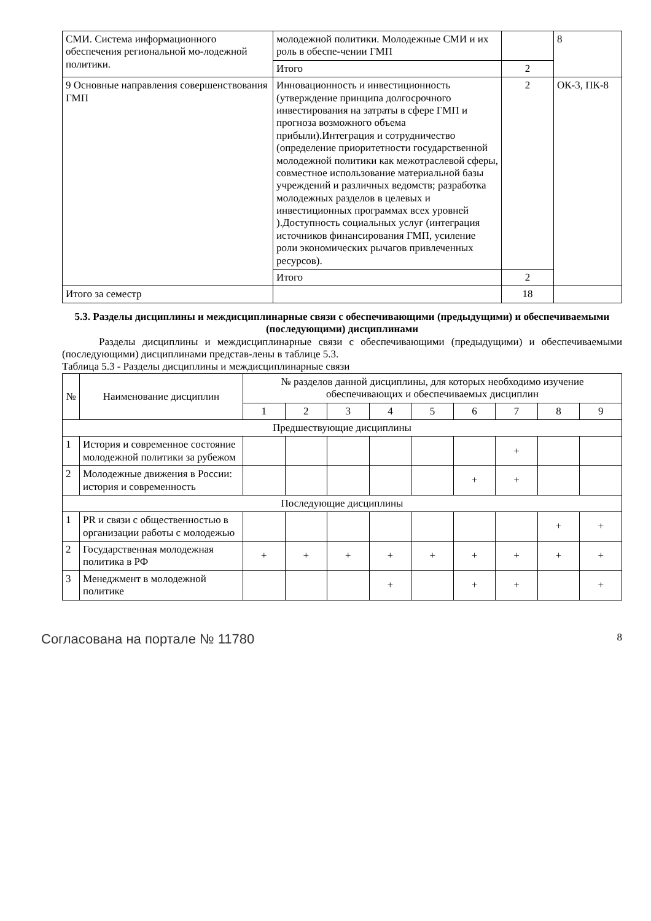| СМИ. Система информационного обеспечения региональной мо-лодежной политики. | молодежной политики. Молодежные СМИ и их роль в обеспе-чении ГМП | | 8 |
| | Итого | 2 | |
| 9 Основные направления совершенствования ГМП | Инновационность и инвестиционность (утверждение принципа долгосрочного инвестирования на затраты в сфере ГМП и прогноза возможного объема прибыли).Интеграция и сотрудничество (определение приоритетности государственной молодежной политики как межотраслевой сферы, совместное использование материальной базы учреждений и различных ведомств; разработка молодежных разделов в целевых и инвестиционных программах всех уровней ).Доступность социальных услуг (интеграция источников финансирования ГМП, усиление роли экономических рычагов привлеченных ресурсов). | 2 | ОК-3, ПК-8 |
| | Итого | 2 | |
| Итого за семестр | | 18 | |
5.3. Разделы дисциплины и междисциплинарные связи с обеспечивающими (предыдущими) и обеспечиваемыми (последующими) дисциплинами
Разделы дисциплины и междисциплинарные связи с обеспечивающими (предыдущими) и обеспечиваемыми (последующими) дисциплинами представ-лены в таблице 5.3.
Таблица 5.3 - Разделы дисциплины и междисциплинарные связи
| № | Наименование дисциплин | № разделов данной дисциплины, для которых необходимо изучение обеспечивающих и обеспечиваемых дисциплин | | | | | | | | |
| --- | --- | --- | --- | --- | --- | --- | --- | --- | --- | --- |
| | | 1 | 2 | 3 | 4 | 5 | 6 | 7 | 8 | 9 |
| Предшествующие дисциплины | | | | | | | | | | |
| 1 | История и современное состояние молодежной политики за рубежом | | | | | | | + | | |
| 2 | Молодежные движения в России: история и современность | | | | | | + | + | | |
| Последующие дисциплины | | | | | | | | | | |
| 1 | PR и связи с общественностью в организации работы с молодежью | | | | | | | | + | + |
| 2 | Государственная молодежная политика в РФ | + | + | + | + | + | + | + | + | + |
| 3 | Менеджмент в молодежной политике | | | | + | | + | + | | + |
Согласована на портале № 11780 8